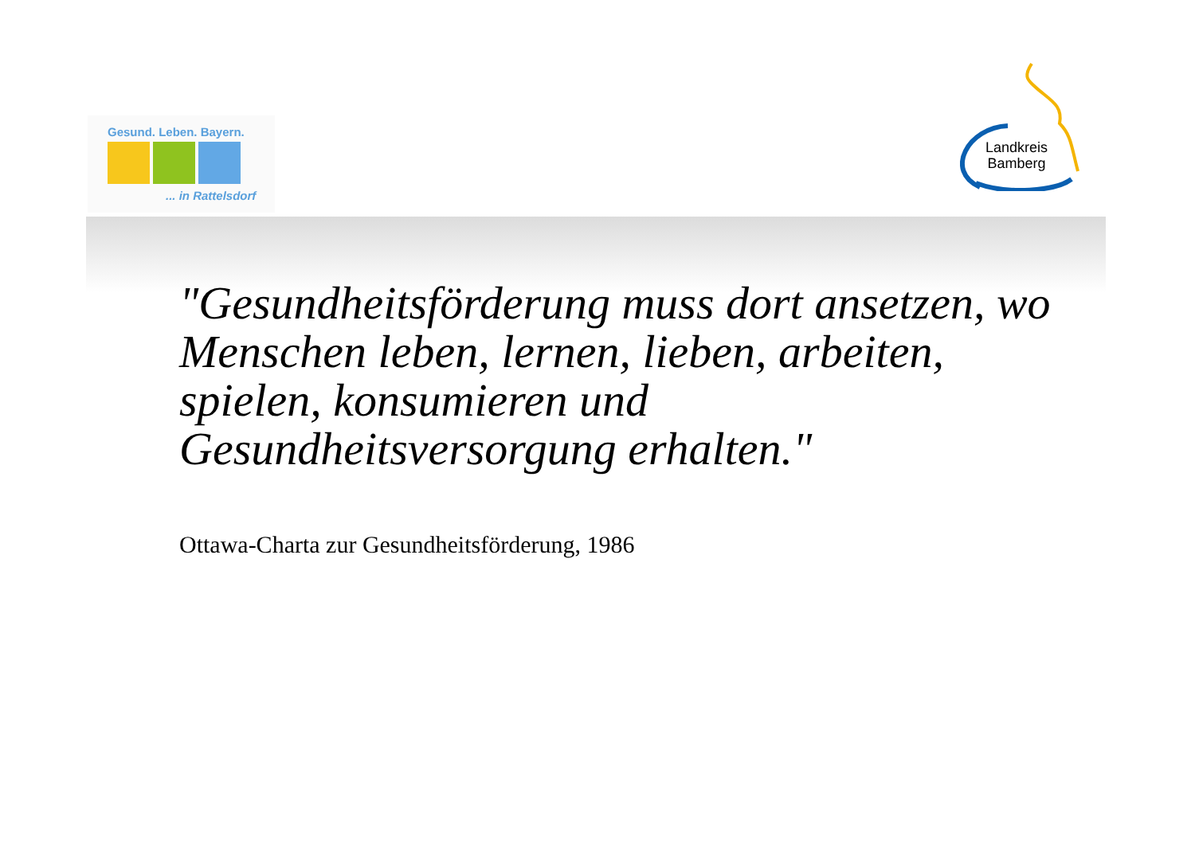Gesund. Leben. Bayern.
... in Rattelsdorf
Landkreis
Bamberg
"Gesundheitsförderung muss dort ansetzen, wo Menschen leben, lernen, lieben, arbeiten, spielen, konsumieren und Gesundheitsversorgung erhalten."
Ottawa-Charta zur Gesundheitsförderung, 1986